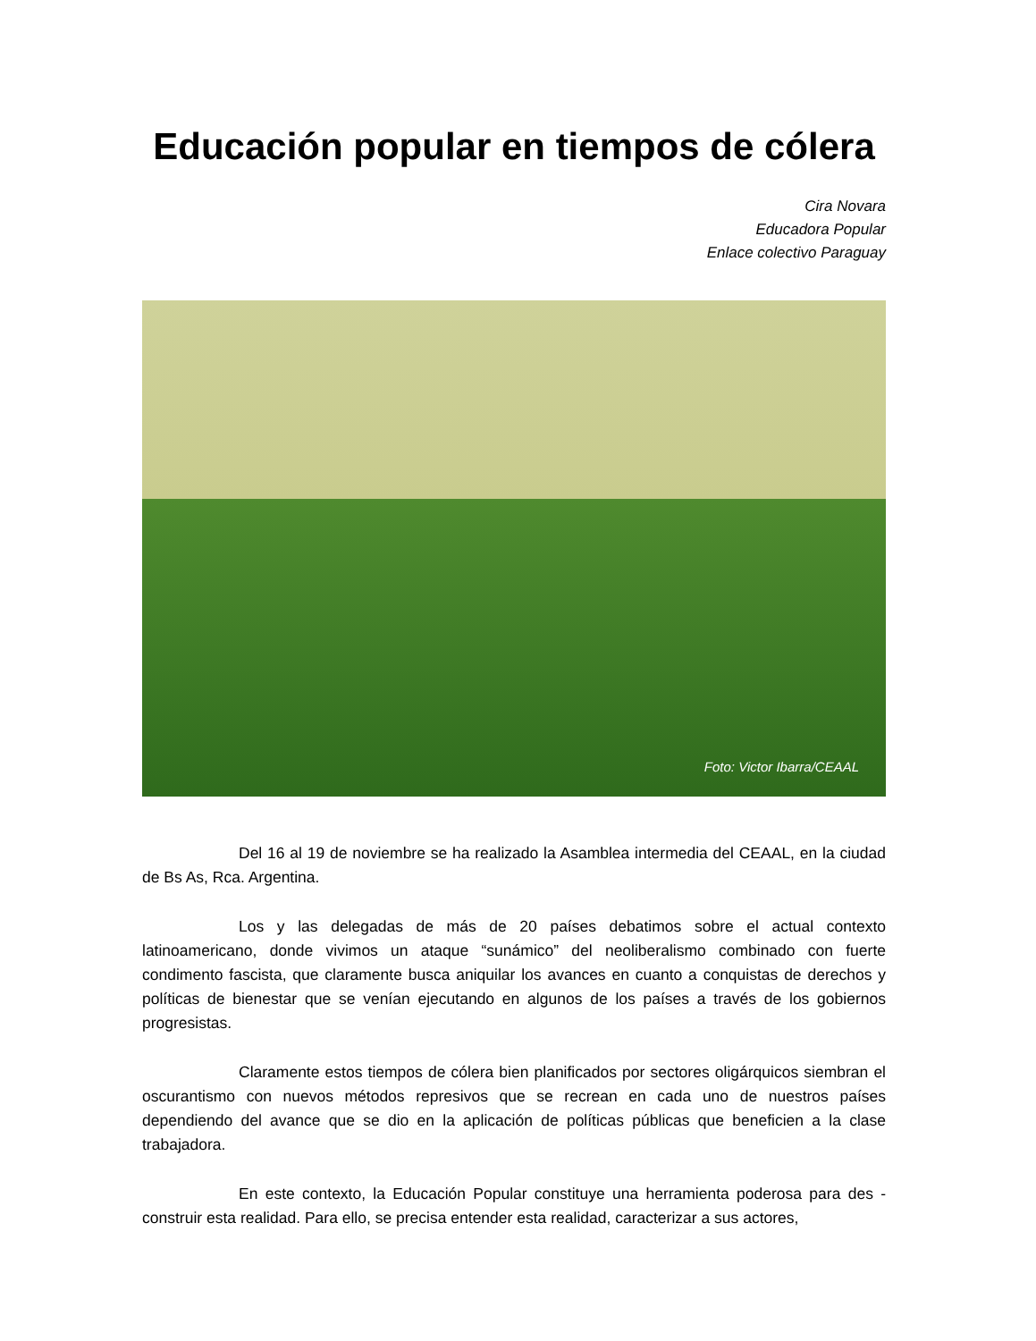Educación popular en tiempos de cólera
Cira Novara
Educadora Popular
Enlace colectivo Paraguay
Foto: Victor Ibarra/CEAAL
Del 16 al 19 de noviembre se ha realizado la Asamblea intermedia del CEAAL, en la ciudad de Bs As, Rca. Argentina.
Los y las delegadas de más de 20 países debatimos sobre el actual contexto latinoamericano, donde vivimos un ataque “sunámico” del neoliberalismo combinado con fuerte condimento fascista, que claramente busca aniquilar los avances en cuanto a conquistas de derechos y políticas de bienestar que se venían ejecutando en algunos de los países a través de los gobiernos progresistas.
Claramente estos tiempos de cólera bien planificados por sectores oligárquicos siembran el oscurantismo con nuevos métodos represivos que se recrean en cada uno de nuestros países dependiendo del avance que se dio en la aplicación de políticas públicas que beneficien a la clase trabajadora.
En este contexto, la Educación Popular constituye una herramienta poderosa para des - construir esta realidad. Para ello, se precisa entender esta realidad, caracterizar a sus actores,